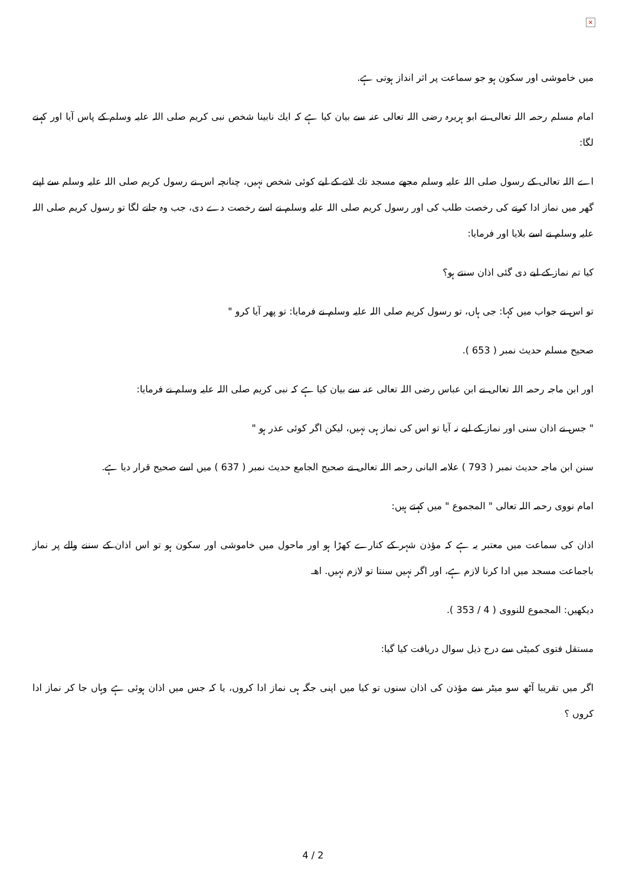×
میں خاموشی اور سکون ہو جو سماعت پر اثر انداز ہوتی ہے.
امام مسلم رحمہ اللہ تعالی نے ابو ہریرہ رضی اللہ تعالی عنہ سے بیان کیا ہے کہ ایك نابینا شخص نبی کریم صلی اللہ علیہ وسلم کے پاس آیا اور کہنے لگا:
اے اللہ تعالی کے رسول صلی اللہ علیہ وسلم مجھے مسجد تك لانے کے لیے کوئی شخص نہیں، چنانچہ اس نے رسول کریم صلی اللہ علیہ وسلم سے اپنے گھر میں نماز ادا کرنے کی رخصت طلب کی اور رسول کریم صلی اللہ علیہ وسلم نے اسے رخصت دے دی، جب وہ جانے لگا تو رسول کریم صلی اللہ علیہ وسلم نے اسے بلایا اور فرمایا:
کیا تم نماز کے لیے دی گئی اذان سنتے ہو؟
تو اس نے جواب میں کہا: جی ہاں، تو رسول کریم صلی اللہ علیہ وسلم نے فرمایا: تو پھر آیا کرو "
صحیح مسلم حدیث نمبر ( 653 ).
اور ابن ماجہ رحمہ اللہ تعالی نے ابن عباس رضی اللہ تعالی عنہ سے بیان کیا ہے کہ نبی کریم صلی اللہ علیہ وسلم نے فرمایا:
" جس نے اذان سنی اور نماز کے لیے نہ آیا تو اس کی نماز ہی نہیں، لیکن اگر کوئی عذر ہو "
سنن ابن ماجہ حدیث نمبر ( 793 ) علامہ البانی رحمہ اللہ تعالی نے صحیح الجامع حدیث نمبر ( 637 ) میں اسے صحیح قرار دیا ہے.
امام نووی رحمہ اللہ تعالی " المجموع " میں کہتے ہیں:
اذان کی سماعت میں معتبر یہ ہے کہ مؤذن شہر کے کنارے کھڑا ہو اور ماحول میں خاموشی اور سکون ہو تو اس اذان کے سننے والے پر نماز باجماعت مسجد میں ادا کرنا لازم ہے، اور اگر نہیں سنتا تو لازم نہیں. اھـ
دیکھیں: المجموع للنووی ( 4 / 353 ).
مستقل فتوی کمیٹی سے درج ذیل سوال دریافت کیا گیا:
اگر میں تقریبا آٹھ سو میٹر سے مؤذن کی اذان سنوں تو کیا میں اپنی جگہ ہی نماز ادا کروں، یا کہ جس میں اذان ہوئی ہے وہاں جا کر نماز ادا کروں ؟
4 / 2